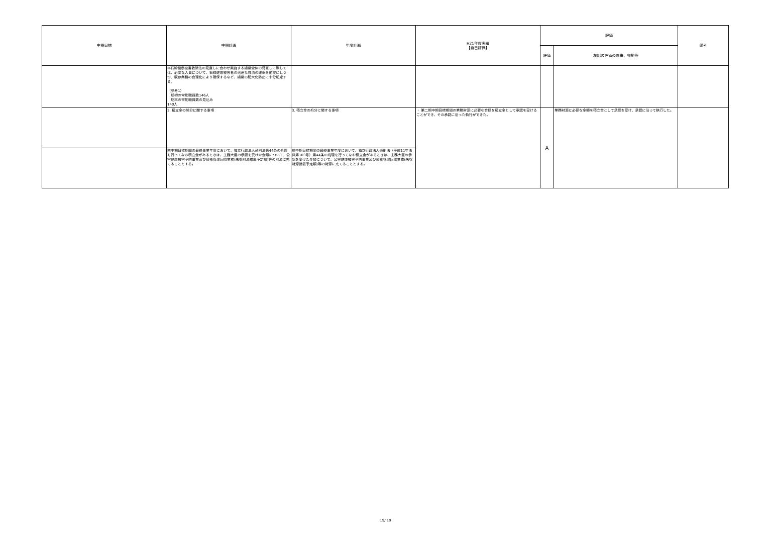| 中期目標 | 中期計画 | 年度計画 | H21年度実績 【自己評価】 | 評価 | | 備考 |
| --- | --- | --- | --- | --- | --- | --- |
| | | | | 評価 | 左記の評価の理由、根拠等 | |
| | ③石綿健康被害救済法の見直しに合わせ実施する組織全体の見直しに際しては、必要な人員について、石綿健康被害者の迅速な救済の確保を前提にしつつ、既存業務の合理化により確保するなど、組織の肥大化防止に十分配慮する。 （参考1） 期初の常勤職員数146人 期末の常勤職員数の見込み 140人 | | | | | |
| | 3. 積立金の処分に関する事項 | 3. 積立金の処分に関する事項 | ・ 第二期中期目標期間の業務財源に必要な金額を積立金として承認を受けることができ、その承認に沿った執行ができた。 | A | 業務財源に必要な金額を積立金として承認を受け、承認に沿って執行した。 | |
| | 前中期目標期間の最終事業年度において、独立行政法人通則法第44条の処理を行ってなお積立金があるときは、主務大臣の承認を受けた金額について、公害健康被害予防事業及び債権管理回収業務(未収財源措置予定額)等の財源に充てることとする。 | 前中期目標期間の最終事業年度において、独立行政法人通則法（平成11年法律第103号）第44条の処理を行ってなお積立金があるときは、主務大臣の承認を受けた金額について、公害健康被害予防事業及び債権管理回収業務(未収財源措置予定額)等の財源に充てることとする。 | | | | |
19/ 19